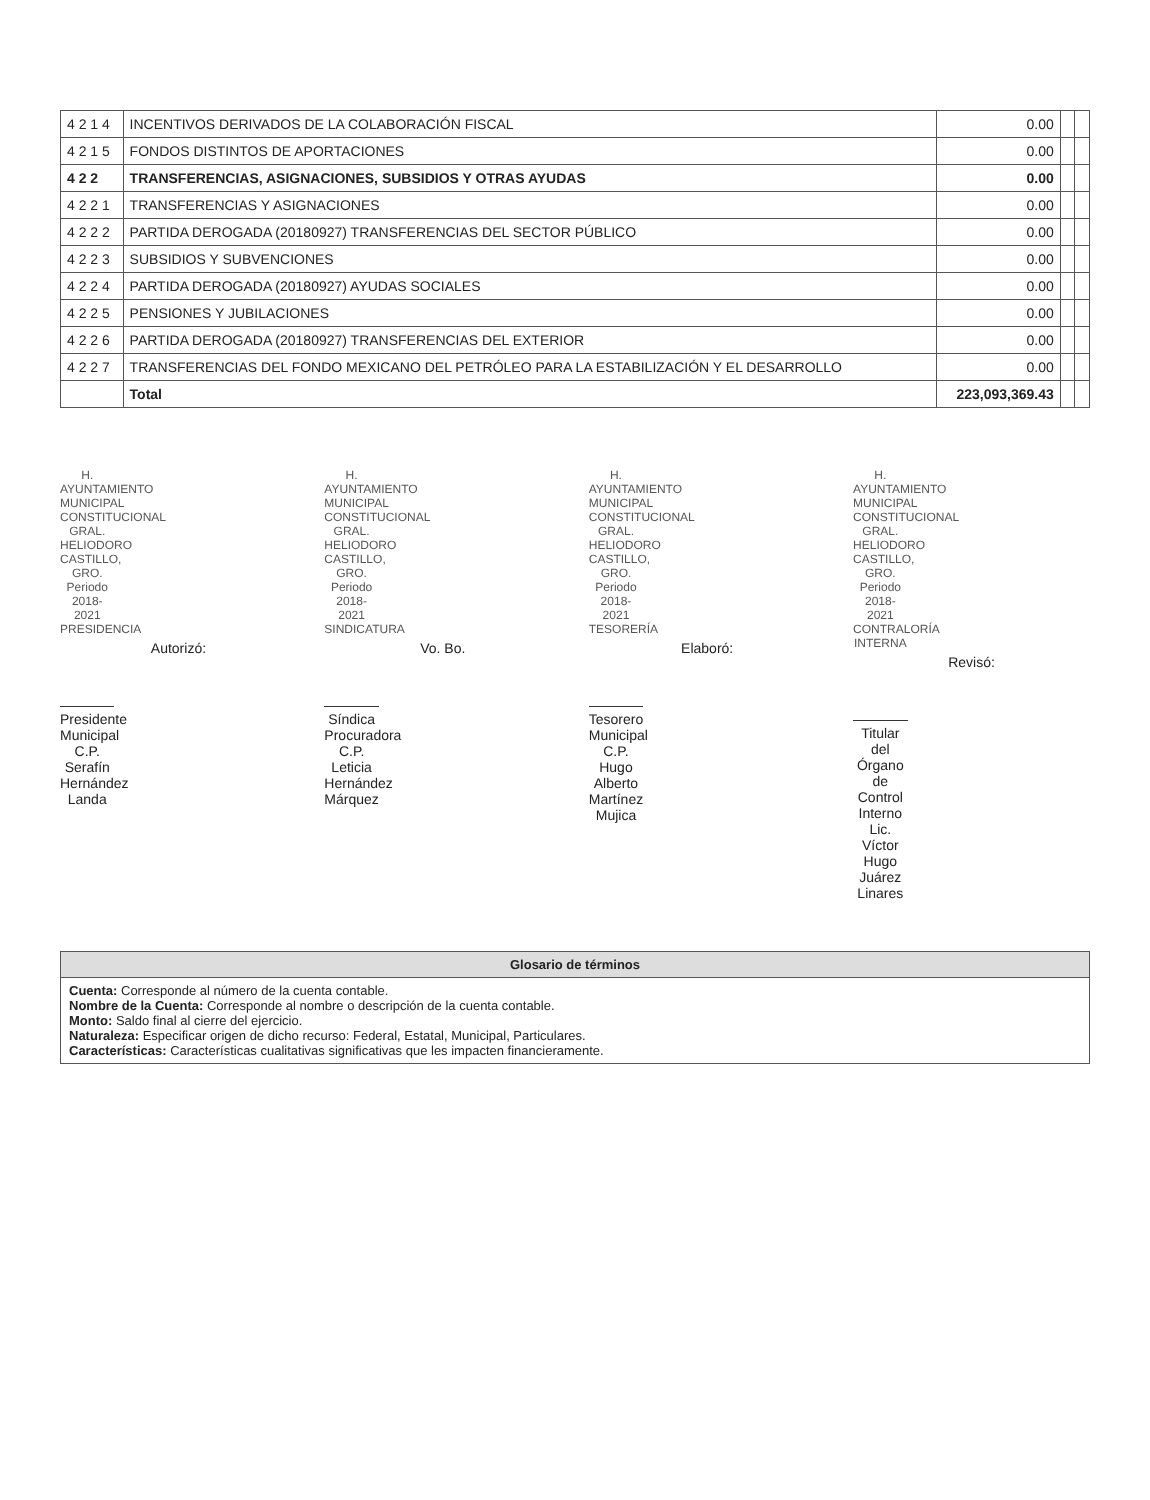| 4 2 1 4 | INCENTIVOS DERIVADOS DE LA COLABORACIÓN FISCAL | 0.00 | | |
| 4 2 1 5 | FONDOS DISTINTOS DE APORTACIONES | 0.00 | | |
| 4 2 2 | TRANSFERENCIAS, ASIGNACIONES, SUBSIDIOS Y OTRAS AYUDAS | 0.00 | | |
| 4 2 2 1 | TRANSFERENCIAS Y ASIGNACIONES | 0.00 | | |
| 4 2 2 2 | PARTIDA DEROGADA (20180927) TRANSFERENCIAS DEL SECTOR PÚBLICO | 0.00 | | |
| 4 2 2 3 | SUBSIDIOS Y SUBVENCIONES | 0.00 | | |
| 4 2 2 4 | PARTIDA DEROGADA (20180927) AYUDAS SOCIALES | 0.00 | | |
| 4 2 2 5 | PENSIONES Y JUBILACIONES | 0.00 | | |
| 4 2 2 6 | PARTIDA DEROGADA (20180927) TRANSFERENCIAS DEL EXTERIOR | 0.00 | | |
| 4 2 2 7 | TRANSFERENCIAS DEL FONDO MEXICANO DEL PETRÓLEO PARA LA ESTABILIZACIÓN Y EL DESARROLLO | 0.00 | | |
| | Total | 223,093,369.43 | | |
H. AYUNTAMIENTO MUNICIPAL CONSTITUCIONAL GRAL. HELIODORO CASTILLO, GRO. Periodo 2018-2021 PRESIDENCIA
Autorizó:
Presidente Municipal
C.P. Serafín Hernández Landa
H. AYUNTAMIENTO MUNICIPAL CONSTITUCIONAL GRAL. HELIODORO CASTILLO, GRO. Periodo 2018-2021 SINDICATURA
Vo. Bo.
Síndica Procuradora
C.P. Leticia Hernández Márquez
H. AYUNTAMIENTO MUNICIPAL CONSTITUCIONAL GRAL. HELIODORO CASTILLO, GRO. Periodo 2018-2021 TESORERÍA
Elaboró:
Tesorero Municipal
C.P. Hugo Alberto Martínez Mujica
H. AYUNTAMIENTO MUNICIPAL CONSTITUCIONAL GRAL. HELIODORO CASTILLO, GRO. Periodo 2018-2021 CONTRALORÍA INTERNA
Revisó:
Titular del Órgano de Control Interno
Lic. Víctor Hugo Juárez Linares
| Glosario de términos |
| --- |
| Cuenta: Corresponde al número de la cuenta contable. Nombre de la Cuenta: Corresponde al nombre o descripción de la cuenta contable. Monto: Saldo final al cierre del ejercicio. Naturaleza: Especificar origen de dicho recurso: Federal, Estatal, Municipal, Particulares. Características: Características cualitativas significativas que les impacten financieramente. |